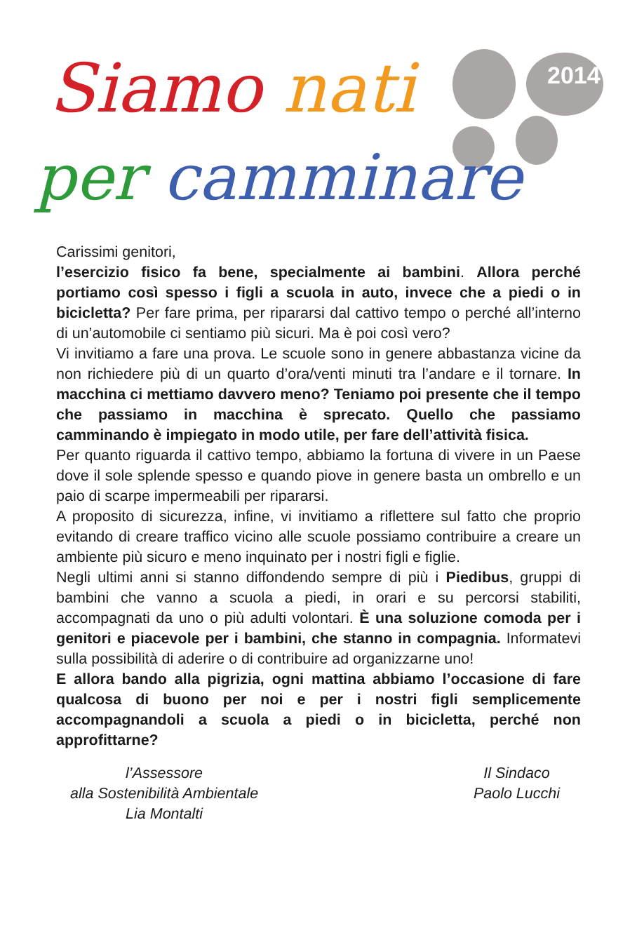2014
Siamo nati
per camminare
Carissimi genitori,
l’esercizio fisico fa bene, specialmente ai bambini. Allora perché portiamo così spesso i figli a scuola in auto, invece che a piedi o in bicicletta? Per fare prima, per ripararsi dal cattivo tempo o perché all’interno di un’automobile ci sentiamo più sicuri. Ma è poi così vero?
Vi invitiamo a fare una prova. Le scuole sono in genere abbastanza vicine da non richiedere più di un quarto d’ora/venti minuti tra l’andare e il tornare. In macchina ci mettiamo davvero meno? Teniamo poi presente che il tempo che passiamo in macchina è sprecato. Quello che passiamo camminando è impiegato in modo utile, per fare dell’attività fisica.
Per quanto riguarda il cattivo tempo, abbiamo la fortuna di vivere in un Paese dove il sole splende spesso e quando piove in genere basta un ombrello e un paio di scarpe impermeabili per ripararsi.
A proposito di sicurezza, infine, vi invitiamo a riflettere sul fatto che proprio evitando di creare traffico vicino alle scuole possiamo contribuire a creare un ambiente più sicuro e meno inquinato per i nostri figli e figlie.
Negli ultimi anni si stanno diffondendo sempre di più i Piedibus, gruppi di bambini che vanno a scuola a piedi, in orari e su percorsi stabiliti, accompagnati da uno o più adulti volontari. È una soluzione comoda per i genitori e piacevole per i bambini, che stanno in compagnia. Informatevi sulla possibilità di aderire o di contribuire ad organizzarne uno!
E allora bando alla pigrizia, ogni mattina abbiamo l’occasione di fare qualcosa di buono per noi e per i nostri figli semplicemente accompagnandoli a scuola a piedi o in bicicletta, perché non approfittarne?
l’Assessore
alla Sostenibilità Ambientale
Lia Montalti
Il Sindaco
Paolo Lucchi